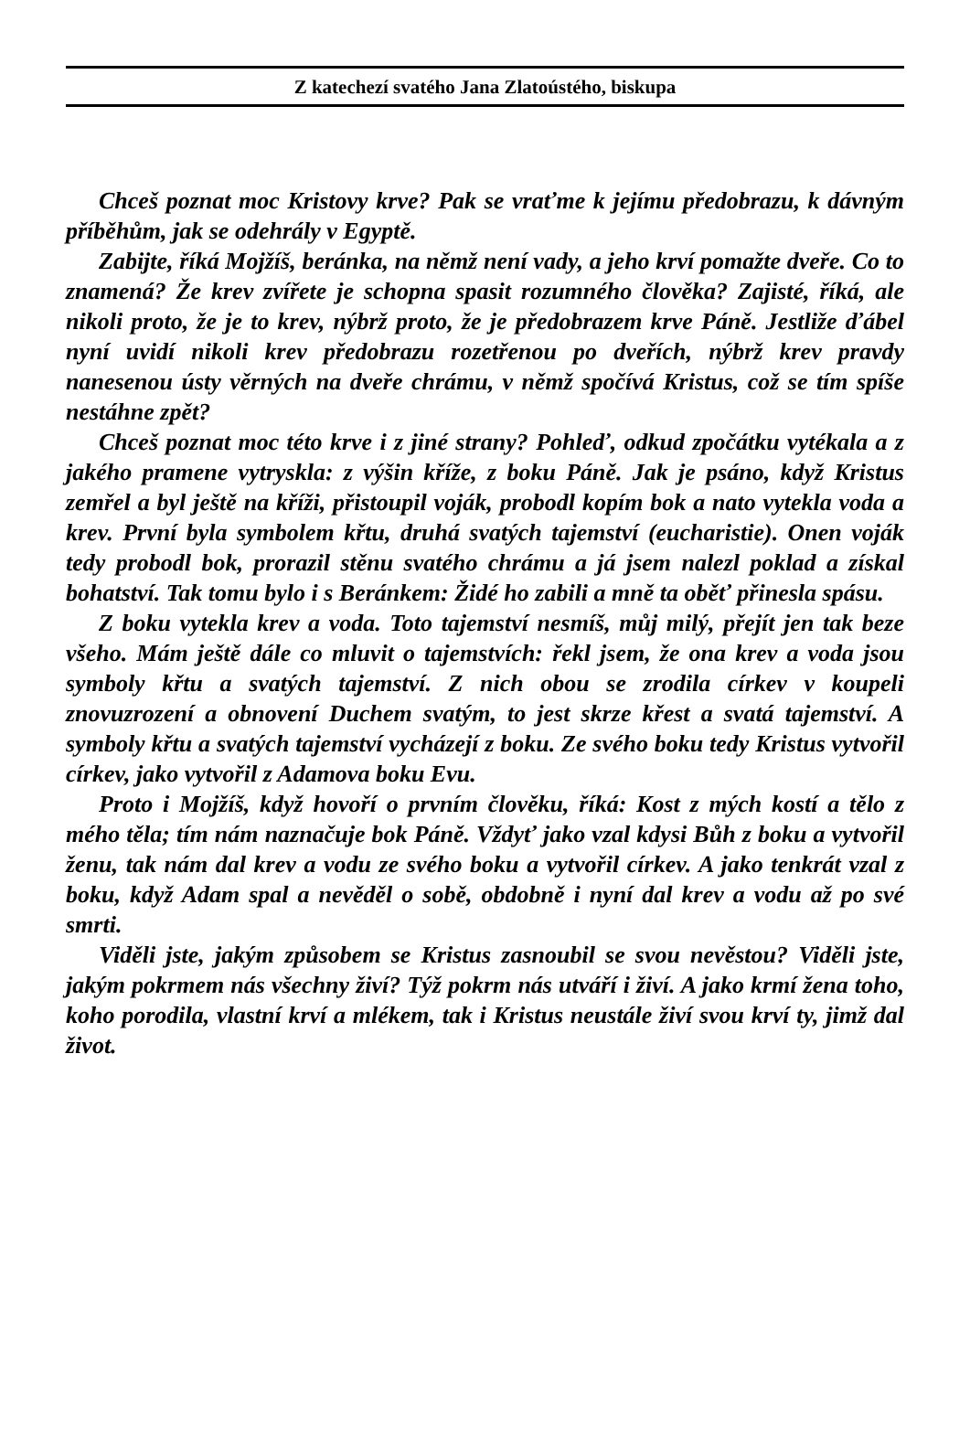Z katechezí svatého Jana Zlatoústého, biskupa
Chceš poznat moc Kristovy krve? Pak se vraťme k jejímu předobrazu, k dávným příběhům, jak se odehrály v Egyptě.
Zabijte, říká Mojžíš, beránka, na němž není vady, a jeho krví pomažte dveře. Co to znamená? Že krev zvířete je schopna spasit rozumného člověka? Zajisté, říká, ale nikoli proto, že je to krev, nýbrž proto, že je předobrazem krve Páně. Jestliže ďábel nyní uvidí nikoli krev předobrazu rozetřenou po dveřích, nýbrž krev pravdy nanesenou ústy věrných na dveře chrámu, v němž spočívá Kristus, což se tím spíše nestáhne zpět?
Chceš poznat moc této krve i z jiné strany? Pohleď, odkud zpočátku vytékala a z jakého pramene vytryskla: z výšin kříže, z boku Páně. Jak je psáno, když Kristus zemřel a byl ještě na kříži, přistoupil voják, probodl kopím bok a nato vytekla voda a krev. První byla symbolem křtu, druhá svatých tajemství (eucharistie). Onen voják tedy probodl bok, prorazil stěnu svatého chrámu a já jsem nalezl poklad a získal bohatství. Tak tomu bylo i s Beránkem: Židé ho zabili a mně ta oběť přinesla spásu.
Z boku vytekla krev a voda. Toto tajemství nesmíš, můj milý, přejít jen tak beze všeho. Mám ještě dále co mluvit o tajemstvích: řekl jsem, že ona krev a voda jsou symboly křtu a svatých tajemství. Z nich obou se zrodila církev v koupeli znovuzrození a obnovení Duchem svatým, to jest skrze křest a svatá tajemství. A symboly křtu a svatých tajemství vycházejí z boku. Ze svého boku tedy Kristus vytvořil církev, jako vytvořil z Adamova boku Evu.
Proto i Mojžíš, když hovoří o prvním člověku, říká: Kost z mých kostí a tělo z mého těla; tím nám naznačuje bok Páně. Vždyť jako vzal kdysi Bůh z boku a vytvořil ženu, tak nám dal krev a vodu ze svého boku a vytvořil církev. A jako tenkrát vzal z boku, když Adam spal a nevěděl o sobě, obdobně i nyní dal krev a vodu až po své smrti.
Viděli jste, jakým způsobem se Kristus zasnoubil se svou nevěstou? Viděli jste, jakým pokrmem nás všechny živí? Týž pokrm nás utváří i živí. A jako krmí žena toho, koho porodila, vlastní krví a mlékem, tak i Kristus neustále živí svou krví ty, jimž dal život.